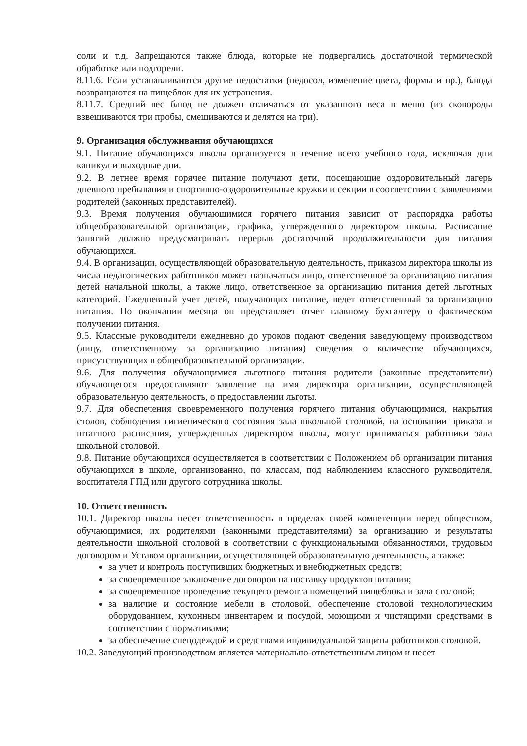соли и т.д. Запрещаются также блюда, которые не подвергались достаточной термической обработке или подгорели.
8.11.6. Если устанавливаются другие недостатки (недосол, изменение цвета, формы и пр.), блюда возвращаются на пищеблок для их устранения.
8.11.7. Средний вес блюд не должен отличаться от указанного веса в меню (из сковороды взвешиваются три пробы, смешиваются и делятся на три).
9. Организация обслуживания обучающихся
9.1. Питание обучающихся школы организуется в течение всего учебного года, исключая дни каникул и выходные дни.
9.2. В летнее время горячее питание получают дети, посещающие оздоровительный лагерь дневного пребывания и спортивно-оздоровительные кружки и секции в соответствии с заявлениями родителей (законных представителей).
9.3. Время получения обучающимися горячего питания зависит от распорядка работы общеобразовательной организации, графика, утвержденного директором школы. Расписание занятий должно предусматривать перерыв достаточной продолжительности для питания обучающихся.
9.4. В организации, осуществляющей образовательную деятельность, приказом директора школы из числа педагогических работников может назначаться лицо, ответственное за организацию питания детей начальной школы, а также лицо, ответственное за организацию питания детей льготных категорий. Ежедневный учет детей, получающих питание, ведет ответственный за организацию питания. По окончании месяца он представляет отчет главному бухгалтеру о фактическом получении питания.
9.5. Классные руководители ежедневно до уроков подают сведения заведующему производством (лицу, ответственному за организацию питания) сведения о количестве обучающихся, присутствующих в общеобразовательной организации.
9.6. Для получения обучающимися льготного питания родители (законные представители) обучающегося предоставляют заявление на имя директора организации, осуществляющей образовательную деятельность, о предоставлении льготы.
9.7. Для обеспечения своевременного получения горячего питания обучающимися, накрытия столов, соблюдения гигиенического состояния зала школьной столовой, на основании приказа и штатного расписания, утвержденных директором школы, могут приниматься работники зала школьной столовой.
9.8. Питание обучающихся осуществляется в соответствии с Положением об организации питания обучающихся в школе, организованно, по классам, под наблюдением классного руководителя, воспитателя ГПД или другого сотрудника школы.
10. Ответственность
10.1. Директор школы несет ответственность в пределах своей компетенции перед обществом, обучающимися, их родителями (законными представителями) за организацию и результаты деятельности школьной столовой в соответствии с функциональными обязанностями, трудовым договором и Уставом организации, осуществляющей образовательную деятельность, а также:
за учет и контроль поступивших бюджетных и внебюджетных средств;
за своевременное заключение договоров на поставку продуктов питания;
за своевременное проведение текущего ремонта помещений пищеблока и зала столовой;
за наличие и состояние мебели в столовой, обеспечение столовой технологическим оборудованием, кухонным инвентарем и посудой, моющими и чистящими средствами в соответствии с нормативами;
за обеспечение спецодеждой и средствами индивидуальной защиты работников столовой.
10.2. Заведующий производством является материально-ответственным лицом и несет